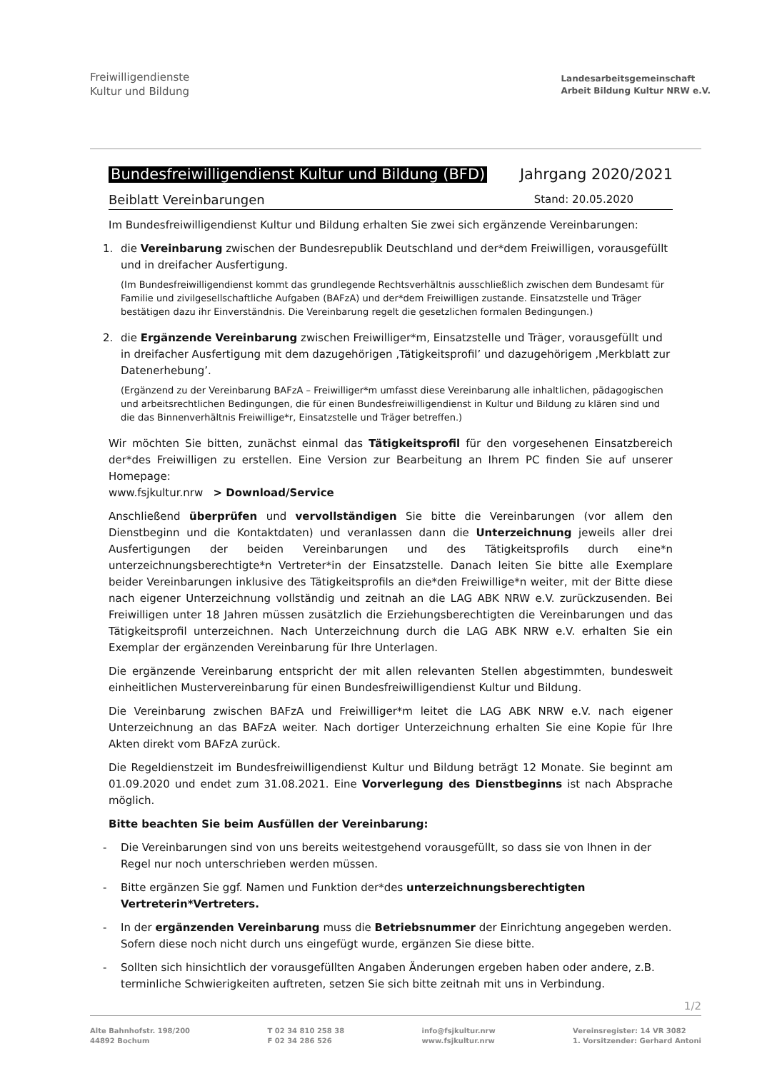Freiwilligendienste
Kultur und Bildung
Landesarbeitsgemeinschaft
Arbeit Bildung Kultur NRW e.V.
Bundesfreiwilligendienst Kultur und Bildung (BFD) Jahrgang 2020/2021
Beiblatt Vereinbarungen Stand: 20.05.2020
Im Bundesfreiwilligendienst Kultur und Bildung erhalten Sie zwei sich ergänzende Vereinbarungen:
1. die Vereinbarung zwischen der Bundesrepublik Deutschland und der*dem Freiwilligen, vorausgefüllt und in dreifacher Ausfertigung.
(Im Bundesfreiwilligendienst kommt das grundlegende Rechtsverhältnis ausschließlich zwischen dem Bundesamt für Familie und zivilgesellschaftliche Aufgaben (BAFzA) und der*dem Freiwilligen zustande. Einsatzstelle und Träger bestätigen dazu ihr Einverständnis. Die Vereinbarung regelt die gesetzlichen formalen Bedingungen.)
2. die Ergänzende Vereinbarung zwischen Freiwilliger*m, Einsatzstelle und Träger, vorausgefüllt und in dreifacher Ausfertigung mit dem dazugehörigen ‚Tätigkeitsprofil’ und dazugehörigem ‚Merkblatt zur Datenerhebung’.
(Ergänzend zu der Vereinbarung BAFzA – Freiwilliger*m umfasst diese Vereinbarung alle inhaltlichen, pädagogischen und arbeitsrechtlichen Bedingungen, die für einen Bundesfreiwilligendienst in Kultur und Bildung zu klären sind und die das Binnenverhältnis Freiwillige*r, Einsatzstelle und Träger betreffen.)
Wir möchten Sie bitten, zunächst einmal das Tätigkeitsprofil für den vorgesehenen Einsatzbereich der*des Freiwilligen zu erstellen. Eine Version zur Bearbeitung an Ihrem PC finden Sie auf unserer Homepage:
www.fsjkultur.nrw > Download/Service
Anschließend überprüfen und vervollständigen Sie bitte die Vereinbarungen (vor allem den Dienstbeginn und die Kontaktdaten) und veranlassen dann die Unterzeichnung jeweils aller drei Ausfertigungen der beiden Vereinbarungen und des Tätigkeitsprofils durch eine*n unterzeichnungsberechtigte*n Vertreter*in der Einsatzstelle. Danach leiten Sie bitte alle Exemplare beider Vereinbarungen inklusive des Tätigkeitsprofils an die*den Freiwillige*n weiter, mit der Bitte diese nach eigener Unterzeichnung vollständig und zeitnah an die LAG ABK NRW e.V. zurückzusenden. Bei Freiwilligen unter 18 Jahren müssen zusätzlich die Erziehungsberechtigten die Vereinbarungen und das Tätigkeitsprofil unterzeichnen. Nach Unterzeichnung durch die LAG ABK NRW e.V. erhalten Sie ein Exemplar der ergänzenden Vereinbarung für Ihre Unterlagen.
Die ergänzende Vereinbarung entspricht der mit allen relevanten Stellen abgestimmten, bundesweit einheitlichen Mustervereinbarung für einen Bundesfreiwilligendienst Kultur und Bildung.
Die Vereinbarung zwischen BAFzA und Freiwilliger*m leitet die LAG ABK NRW e.V. nach eigener Unterzeichnung an das BAFzA weiter. Nach dortiger Unterzeichnung erhalten Sie eine Kopie für Ihre Akten direkt vom BAFzA zurück.
Die Regeldienstzeit im Bundesfreiwilligendienst Kultur und Bildung beträgt 12 Monate. Sie beginnt am 01.09.2020 und endet zum 31.08.2021. Eine Vorverlegung des Dienstbeginns ist nach Absprache möglich.
Bitte beachten Sie beim Ausfüllen der Vereinbarung:
- Die Vereinbarungen sind von uns bereits weitestgehend vorausgefüllt, so dass sie von Ihnen in der Regel nur noch unterschrieben werden müssen.
- Bitte ergänzen Sie ggf. Namen und Funktion der*des unterzeichnungsberechtigten Vertreterin*Vertreters.
- In der ergänzenden Vereinbarung muss die Betriebsnummer der Einrichtung angegeben werden. Sofern diese noch nicht durch uns eingefügt wurde, ergänzen Sie diese bitte.
- Sollten sich hinsichtlich der vorausgefüllten Angaben Änderungen ergeben haben oder andere, z.B. terminliche Schwierigkeiten auftreten, setzen Sie sich bitte zeitnah mit uns in Verbindung.
1/2
Alte Bahnhofstr. 198/200
44892 Bochum
T 02 34 810 258 38
F 02 34 286 526
info@fsjkultur.nrw
www.fsjkultur.nrw
Vereinsregister: 14 VR 3082
1. Vorsitzender: Gerhard Antoni